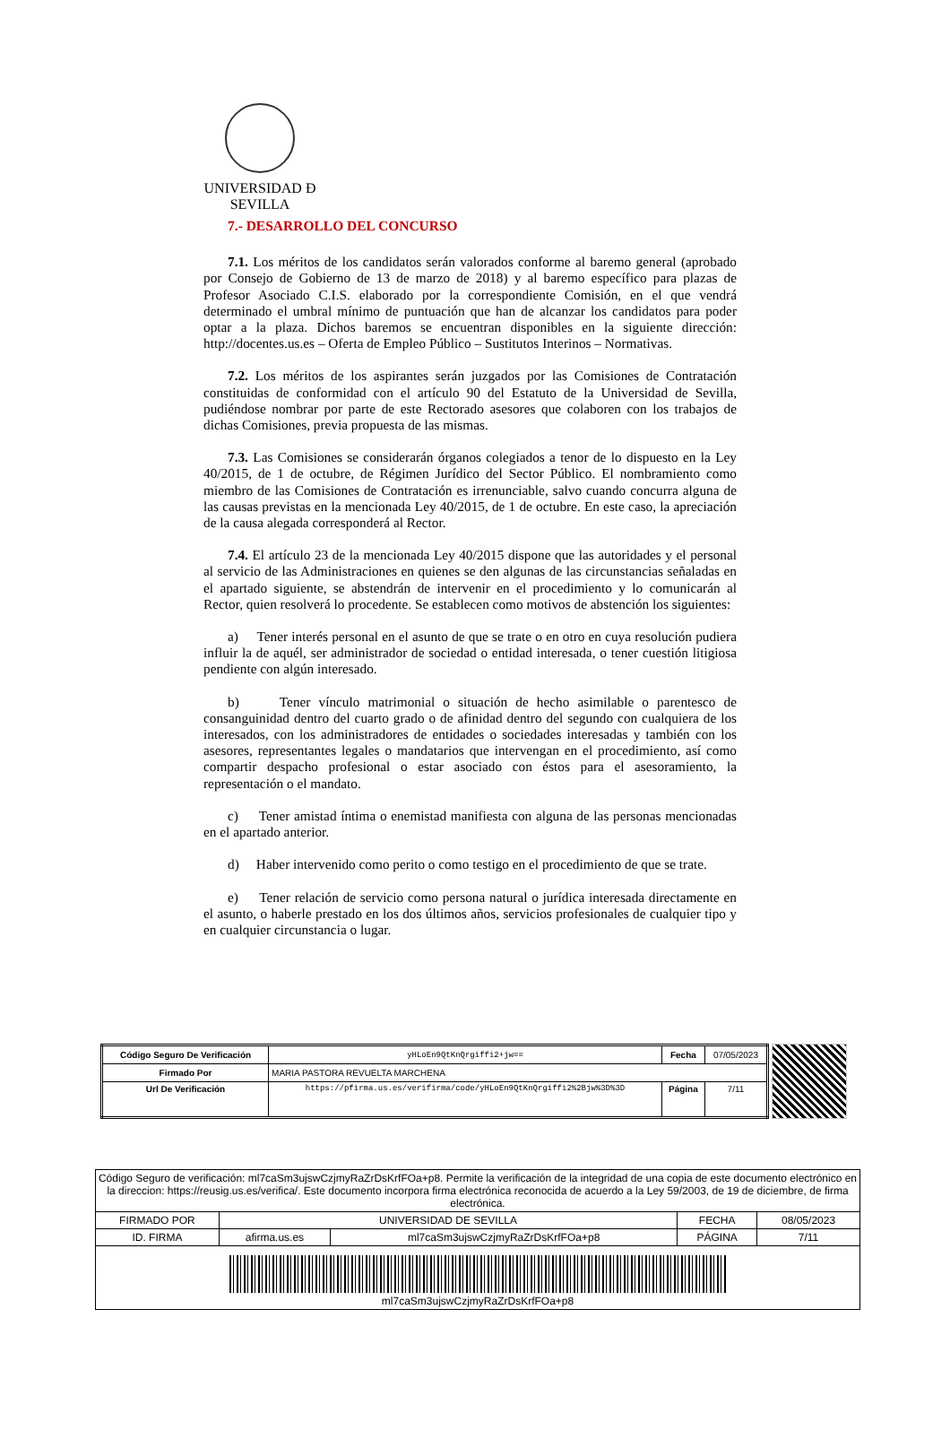UNIVERSIDAD Ð SEVILLA
7.- DESARROLLO DEL CONCURSO
7.1. Los méritos de los candidatos serán valorados conforme al baremo general (aprobado por Consejo de Gobierno de 13 de marzo de 2018) y al baremo específico para plazas de Profesor Asociado C.I.S. elaborado por la correspondiente Comisión, en el que vendrá determinado el umbral mínimo de puntuación que han de alcanzar los candidatos para poder optar a la plaza. Dichos baremos se encuentran disponibles en la siguiente dirección: http://docentes.us.es – Oferta de Empleo Público – Sustitutos Interinos – Normativas.
7.2. Los méritos de los aspirantes serán juzgados por las Comisiones de Contratación constituidas de conformidad con el artículo 90 del Estatuto de la Universidad de Sevilla, pudiéndose nombrar por parte de este Rectorado asesores que colaboren con los trabajos de dichas Comisiones, previa propuesta de las mismas.
7.3. Las Comisiones se considerarán órganos colegiados a tenor de lo dispuesto en la Ley 40/2015, de 1 de octubre, de Régimen Jurídico del Sector Público. El nombramiento como miembro de las Comisiones de Contratación es irrenunciable, salvo cuando concurra alguna de las causas previstas en la mencionada Ley 40/2015, de 1 de octubre. En este caso, la apreciación de la causa alegada corresponderá al Rector.
7.4. El artículo 23 de la mencionada Ley 40/2015 dispone que las autoridades y el personal al servicio de las Administraciones en quienes se den algunas de las circunstancias señaladas en el apartado siguiente, se abstendrán de intervenir en el procedimiento y lo comunicarán al Rector, quien resolverá lo procedente. Se establecen como motivos de abstención los siguientes:
a) Tener interés personal en el asunto de que se trate o en otro en cuya resolución pudiera influir la de aquél, ser administrador de sociedad o entidad interesada, o tener cuestión litigiosa pendiente con algún interesado.
b) Tener vínculo matrimonial o situación de hecho asimilable o parentesco de consanguinidad dentro del cuarto grado o de afinidad dentro del segundo con cualquiera de los interesados, con los administradores de entidades o sociedades interesadas y también con los asesores, representantes legales o mandatarios que intervengan en el procedimiento, así como compartir despacho profesional o estar asociado con éstos para el asesoramiento, la representación o el mandato.
c) Tener amistad íntima o enemistad manifiesta con alguna de las personas mencionadas en el apartado anterior.
d) Haber intervenido como perito o como testigo en el procedimiento de que se trate.
e) Tener relación de servicio como persona natural o jurídica interesada directamente en el asunto, o haberle prestado en los dos últimos años, servicios profesionales de cualquier tipo y en cualquier circunstancia o lugar.
| Código Seguro De Verificación | yHLoEn9QtKnQrgiffi2+jw== | Fecha | 07/05/2023 |
| Firmado Por | MARIA PASTORA REVUELTA MARCHENA | | |
| Url De Verificación | https://pfirma.us.es/verifirma/code/yHLoEn9QtKnQrgiffi2%2Bjw%3D%3D | Página | 7/11 |
| Código Seguro de verificación: ml7caSm3ujswCzjmyRaZrDsKrfFOa+p8. Permite la verificación de la integridad de una copia de este documento electrónico en la direccion: https://reusig.us.es/verifica/. Este documento incorpora firma electrónica reconocida de acuerdo a la Ley 59/2003, de 19 de diciembre, de firma electrónica. | | | | |
| FIRMADO POR | UNIVERSIDAD DE SEVILLA | | FECHA | 08/05/2023 |
| ID. FIRMA | afirma.us.es | ml7caSm3ujswCzjmyRaZrDsKrfFOa+p8 | PÁGINA | 7/11 |
| ml7caSm3ujswCzjmyRaZrDsKrfFOa+p8 | | | | |